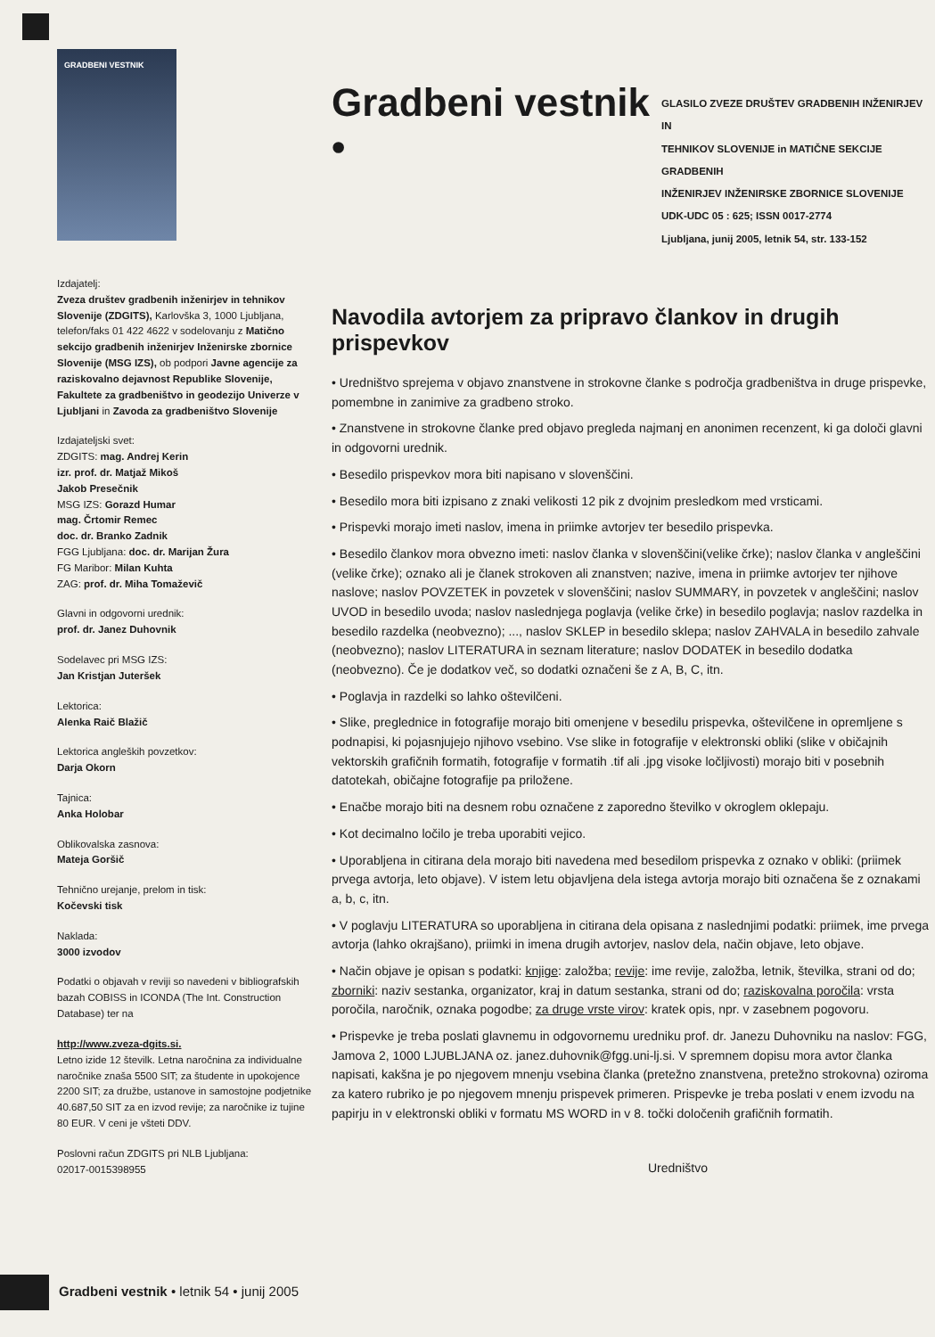GRADBENI VESTNIK
Izdajatelj:
Zveza društev gradbenih inženirjev in tehnikov Slovenije (ZDGITS), Karlovška 3, 1000 Ljubljana, telefon/faks 01 422 4622 v sodelovanju z Matično sekcijo gradbenih inženirjev Inženirske zbornice Slovenije (MSG IZS), ob podpori Javne agencije za raziskovalno dejavnost Republike Slovenije, Fakultete za gradbeništvo in geodezijo Univerze v Ljubljani in Zavoda za gradbeništvo Slovenije
Izdajateljski svet:
ZDGITS: mag. Andrej Kerin
izr. prof. dr. Matjaž Mikoš
Jakob Presečnik
MSG IZS: Gorazd Humar
mag. Črtomir Remec
doc. dr. Branko Zadnik
FGG Ljubljana: doc. dr. Marijan Žura
FG Maribor: Milan Kuhta
ZAG: prof. dr. Miha Tomaževič
Glavni in odgovorni urednik:
prof. dr. Janez Duhovnik
Sodelavec pri MSG IZS:
Jan Kristjan Juteršek
Lektorica:
Alenka Raič Blažič
Lektorica angleških povzetkov:
Darja Okorn
Tajnica:
Anka Holobar
Oblikovalska zasnova:
Mateja Goršič
Tehnično urejanje, prelom in tisk:
Kočevski tisk
Naklada:
3000 izvodov
Podatki o objavah v reviji so navedeni v bibliografskih bazah COBISS in ICONDA (The Int. Construction Database) ter na
http://www.zveza-dgits.si.
Letno izide 12 številk. Letna naročnina za individualne naročnike znaša 5500 SIT; za študente in upokojence 2200 SIT; za družbe, ustanove in samostojne podjetnike 40.687,50 SIT za en izvod revije; za naročnike iz tujine 80 EUR. V ceni je všteti DDV.
Poslovni račun ZDGITS pri NLB Ljubljana:
02017-0015398955
Gradbeni vestnik •
GLASILO ZVEZE DRUŠTEV GRADBENIH INŽENIRJEV IN
TEHNIKOV SLOVENIJE in MATIČNE SEKCIJE GRADBENIH
INŽENIRJEV INŽENIRSKE ZBORNICE SLOVENIJE
UDK-UDC 05 : 625; ISSN 0017-2774
Ljubljana, junij 2005, letnik 54, str. 133-152
Navodila avtorjem za pripravo člankov in drugih prispevkov
• Uredništvo sprejema v objavo znanstvene in strokovne članke s področja gradbeništva in druge prispevke, pomembne in zanimive za gradbeno stroko.
• Znanstvene in strokovne članke pred objavo pregleda najmanj en anonimen recenzent, ki ga določi glavni in odgovorni urednik.
• Besedilo prispevkov mora biti napisano v slovenščini.
• Besedilo mora biti izpisano z znaki velikosti 12 pik z dvojnim presledkom med vrsticami.
• Prispevki morajo imeti naslov, imena in priimke avtorjev ter besedilo prispevka.
• Besedilo člankov mora obvezno imeti: naslov članka v slovenščini(velike črke); naslov članka v angleščini (velike črke); oznako ali je članek strokoven ali znanstven; nazive, imena in priimke avtorjev ter njihove naslove; naslov POVZETEK in povzetek v slovenščini; naslov SUMMARY, in povzetek v angleščini; naslov UVOD in besedilo uvoda; naslov naslednjega poglavja (velike črke) in besedilo poglavja; naslov razdelka in besedilo razdelka (neobvezno); ..., naslov SKLEP in besedilo sklepa; naslov ZAHVALA in besedilo zahvale (neobvezno); naslov LITERATURA in seznam literature; naslov DODATEK in besedilo dodatka (neobvezno). Če je dodatkov več, so dodatki označeni še z A, B, C, itn.
• Poglavja in razdelki so lahko oštevilčeni.
• Slike, preglednice in fotografije morajo biti omenjene v besedilu prispevka, oštevilčene in opremljene s podnapisi, ki pojasnjujejo njihovo vsebino. Vse slike in fotografije v elektronski obliki (slike v običajnih vektorskih grafičnih formatih, fotografije v formatih .tif ali .jpg visoke ločljivosti) morajo biti v posebnih datotekah, običajne fotografije pa priložene.
• Enačbe morajo biti na desnem robu označene z zaporedno številko v okroglem oklepaju.
• Kot decimalno ločilo je treba uporabiti vejico.
• Uporabljena in citirana dela morajo biti navedena med besedilom prispevka z oznako v obliki: (priimek prvega avtorja, leto objave). V istem letu objavljena dela istega avtorja morajo biti označena še z oznakami a, b, c, itn.
• V poglavju LITERATURA so uporabljena in citirana dela opisana z naslednjimi podatki: priimek, ime prvega avtorja (lahko okrajšano), priimki in imena drugih avtorjev, naslov dela, način objave, leto objave.
• Način objave je opisan s podatki: knjige: založba; revije: ime revije, založba, letnik, številka, strani od do; zborniki: naziv sestanka, organizator, kraj in datum sestanka, strani od do; raziskovalna poročila: vrsta poročila, naročnik, oznaka pogodbe; za druge vrste virov: kratek opis, npr. v zasebnem pogovoru.
• Prispevke je treba poslati glavnemu in odgovornemu uredniku prof. dr. Janezu Duhovniku na naslov: FGG, Jamova 2, 1000 LJUBLJANA oz. janez.duhovnik@fgg.uni-lj.si. V spremnem dopisu mora avtor članka napisati, kakšna je po njegovem mnenju vsebina članka (pretežno znanstvena, pretežno strokovna) oziroma za katero rubriko je po njegovem mnenju prispevek primeren. Prispevke je treba poslati v enem izvodu na papirju in v elektronski obliki v formatu MS WORD in v 8. točki določenih grafičnih formatih.
Uredništvo
Gradbeni vestnik • letnik 54 • junij 2005